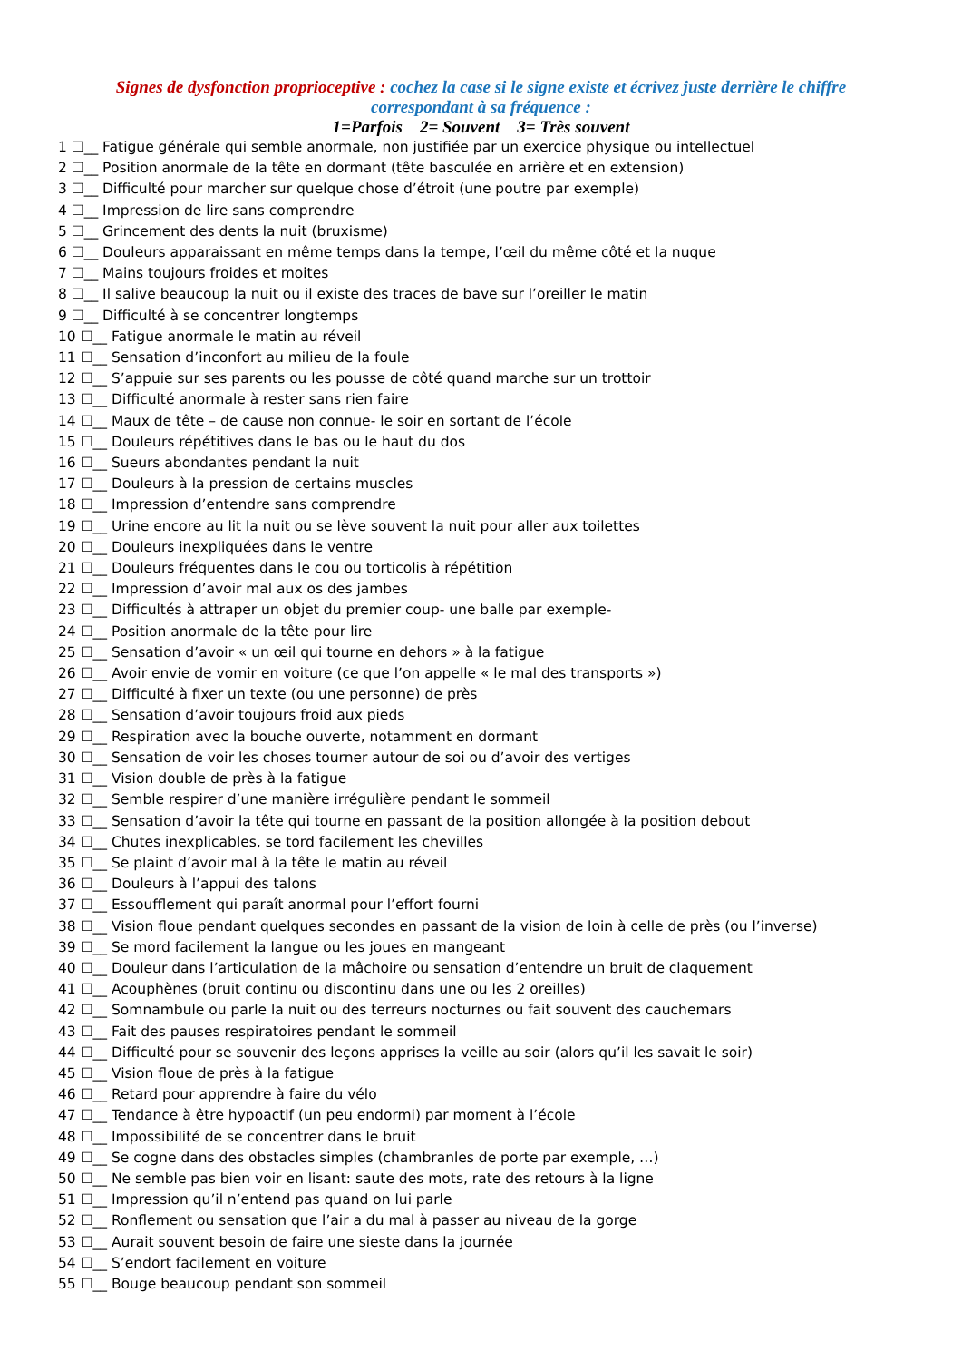Signes de dysfonction proprioceptive : cochez la case si le signe existe et écrivez juste derrière le chiffre
correspondant à sa fréquence :
1=Parfois 2= Souvent 3= Très souvent
1 ☐__ Fatigue générale qui semble anormale, non justifiée par un exercice physique ou intellectuel
2 ☐__ Position anormale de la tête en dormant (tête basculée en arrière et en extension)
3 ☐__ Difficulté pour marcher sur quelque chose d’étroit (une poutre par exemple)
4 ☐__ Impression de lire sans comprendre
5 ☐__ Grincement des dents la nuit (bruxisme)
6 ☐__ Douleurs apparaissant en même temps dans la tempe, l’œil du même côté et la nuque
7 ☐__ Mains toujours froides et moites
8 ☐__ Il salive beaucoup la nuit ou il existe des traces de bave sur l’oreiller le matin
9 ☐__ Difficulté à se concentrer longtemps
10 ☐__ Fatigue anormale le matin au réveil
11 ☐__ Sensation d’inconfort au milieu de la foule
12 ☐__ S’appuie sur ses parents ou les pousse de côté quand marche sur un trottoir
13 ☐__ Difficulté anormale à rester sans rien faire
14 ☐__ Maux de tête – de cause non connue- le soir en sortant de l’école
15 ☐__ Douleurs répétitives dans le bas ou le haut du dos
16 ☐__ Sueurs abondantes pendant la nuit
17 ☐__ Douleurs à la pression de certains muscles
18 ☐__ Impression d’entendre sans comprendre
19 ☐__ Urine encore au lit la nuit ou se lève souvent la nuit pour aller aux toilettes
20 ☐__ Douleurs inexpliquées dans le ventre
21 ☐__ Douleurs fréquentes dans le cou ou torticolis à répétition
22 ☐__ Impression d’avoir mal aux os des jambes
23 ☐__ Difficultés à attraper un objet du premier coup- une balle par exemple-
24 ☐__ Position anormale de la tête pour lire
25 ☐__ Sensation d’avoir « un œil qui tourne en dehors » à la fatigue
26 ☐__ Avoir envie de vomir en voiture (ce que l’on appelle « le mal des transports »)
27 ☐__ Difficulté à fixer un texte (ou une personne) de près
28 ☐__ Sensation d’avoir toujours froid aux pieds
29 ☐__ Respiration avec la bouche ouverte, notamment en dormant
30 ☐__ Sensation de voir les choses tourner autour de soi ou d’avoir des vertiges
31 ☐__ Vision double de près à la fatigue
32 ☐__ Semble respirer d’une manière irrégulière pendant le sommeil
33 ☐__ Sensation d’avoir la tête qui tourne en passant de la position allongée à la position debout
34 ☐__ Chutes inexplicables, se tord facilement les chevilles
35 ☐__ Se plaint d’avoir mal à la tête le matin au réveil
36 ☐__ Douleurs à l’appui des talons
37 ☐__ Essoufflement qui paraît anormal pour l’effort fourni
38 ☐__ Vision floue pendant quelques secondes en passant de la vision de loin à celle de près (ou l’inverse)
39 ☐__ Se mord facilement la langue ou les joues en mangeant
40 ☐__ Douleur dans l’articulation de la mâchoire ou sensation d’entendre un bruit de claquement
41 ☐__ Acouphènes (bruit continu ou discontinu dans une ou les 2 oreilles)
42 ☐__ Somnambule ou parle la nuit ou des terreurs nocturnes ou fait souvent des cauchemars
43 ☐__ Fait des pauses respiratoires pendant le sommeil
44 ☐__ Difficulté pour se souvenir des leçons apprises la veille au soir (alors qu’il les savait le soir)
45 ☐__ Vision floue de près à la fatigue
46 ☐__ Retard pour apprendre à faire du vélo
47 ☐__ Tendance à être hypoactif (un peu endormi) par moment à l’école
48 ☐__ Impossibilité de se concentrer dans le bruit
49 ☐__ Se cogne dans des obstacles simples (chambranles de porte par exemple, …)
50 ☐__ Ne semble pas bien voir en lisant: saute des mots, rate des retours à la ligne
51 ☐__ Impression qu’il n’entend pas quand on lui parle
52 ☐__ Ronflement ou sensation que l’air a du mal à passer au niveau de la gorge
53 ☐__ Aurait souvent besoin de faire une sieste dans la journée
54 ☐__ S’endort facilement en voiture
55 ☐__ Bouge beaucoup pendant son sommeil